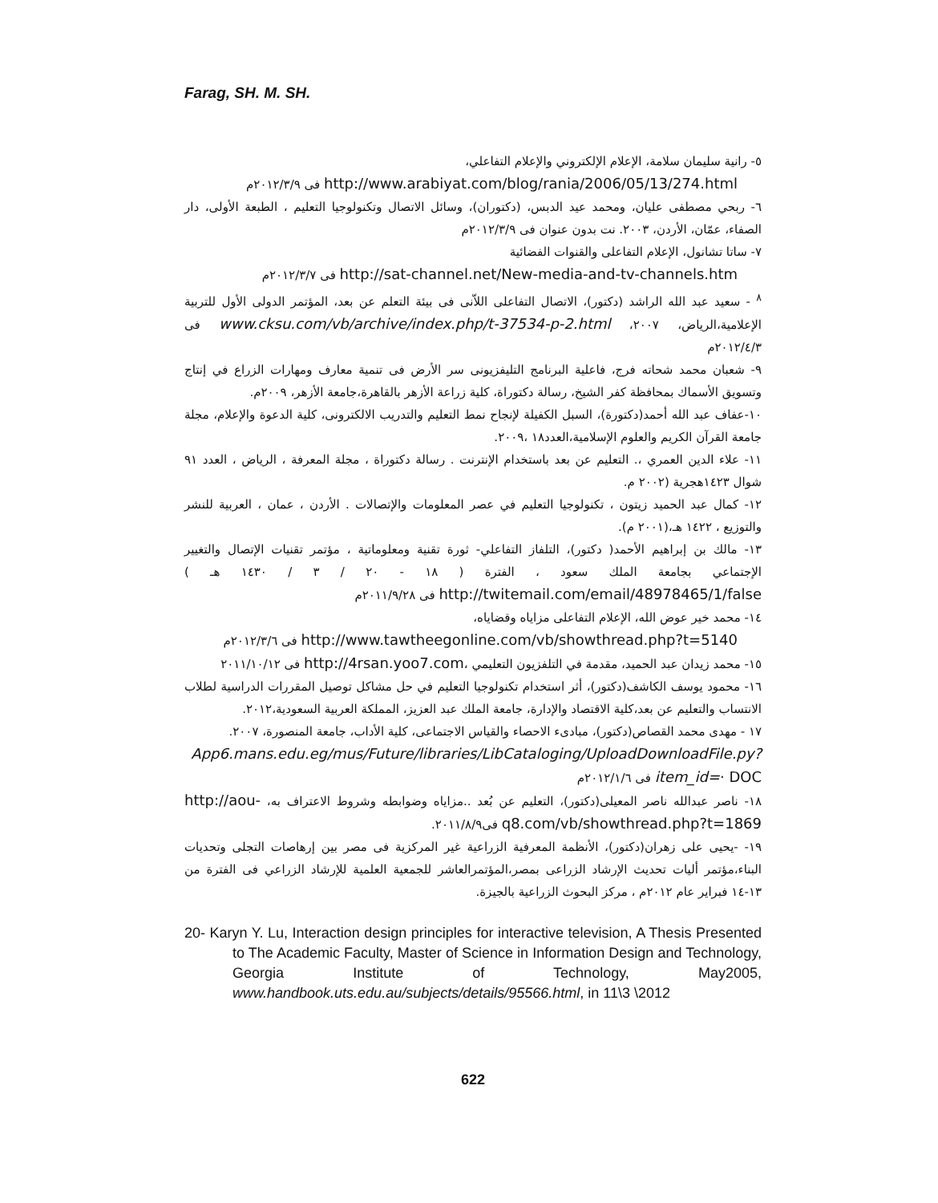Farag, SH. M. SH.
٥- رانية سليمان سلامة، الإعلام الإلكتروني والإعلام التفاعلي،
http://www.arabiyat.com/blog/rania/2006/05/13/274.html فى ٢٠١٢/٣/٩م
٦- ربحي مصطفى عليان، ومحمد عيد الدبس، (دكتوران)، وسائل الاتصال وتكنولوجيا التعليم ، الطبعة الأولى، دار الصفاء، عمّان، الأردن، ٢٠٠٣. نت بدون عنوان فى ٢٠١٢/٣/٩م
٧- ساتا تشانول، الإعلام التفاعلى والقنوات الفضائية
http://sat-channel.net/New-media-and-tv-channels.htm فى ٢٠١٢/٣/٧م
<sup>٨</sup> - سعيد عبد الله الراشد (دكتور)، الاتصال التفاعلى اللاّنى فى بيئة التعلم عن بعد، المؤتمر الدولى الأول للتربية الإعلامية،الرياض، ٢٠٠٧، www.cksu.com/vb/archive/index.php/t-37534-p-2.html فى ٢٠١٢/٤/٣م
٩- شعبان محمد شحاته فرج، فاعلية البرنامج التليفزيونى سر الأرض فى تنمية معارف ومهارات الزراع في إنتاج وتسويق الأسماك بمحافظة كفر الشيخ، رسالة دكتوراة، كلية زراعة الأزهر بالقاهرة،جامعة الأزهر، ٢٠٠٩م.
١٠-عفاف عبد الله أحمد(دكتورة)، السبل الكفيلة لإنجاح نمط التعليم والتدريب الالكترونى، كلية الدعوة والإعلام، مجلة جامعة القرآن الكريم والعلوم الإسلامية،العدد١٨ ،٢٠٠٩.
١١- علاء الدين العمري ،. التعليم عن بعد باستخدام الإنترنت . رسالة دكتوراة ، مجلة المعرفة ، الرياض ، العدد ٩١ شوال ١٤٢٣هجرية (٢٠٠٢ م.
١٢- كمال عبد الحميد زيتون ، تكنولوجيا التعليم في عصر المعلومات والإتصالات . الأردن ، عمان ، العربية للنشر والتوزيع ، ١٤٢٢ هـ،(٢٠٠١ م).
١٣- مالك بن إبراهيم الأحمد( دكتور)، التلفاز التفاعلي- ثورة تقنية ومعلوماتية ، مؤتمر تقنيات الإتصال والتغيير الإجتماعي بجامعة الملك سعود ، الفترة ( ١٨ - ٢٠ / ٣ / ١٤٣٠ هـ ) http://twitemail.com/email/48978465/1/false فى ٢٠١١/٩/٢٨م
١٤- محمد خير عوض الله، الإعلام التفاعلى مزاياه وقضاياه،
http://www.tawtheegonline.com/vb/showthread.php?t=5140 فى ٢٠١٢/٣/٦م
١٥- محمد زيدان عبد الحميد، مقدمة في التلفزيون التعليمي ،http://4rsan.yoo7.com فى ٢٠١١/١٠/١٢
١٦- محمود يوسف الكاشف(دكتور)، أثر استخدام تكنولوجيا التعليم في حل مشاكل توصيل المقررات الدراسية لطلاب الانتساب والتعليم عن بعد،كلية الاقتصاد والإدارة، جامعة الملك عبد العزيز، المملكة العربية السعودية،٢٠١٢.
١٧ - مهدى محمد القصاص(دكتور)، مبادىء الاحصاء والقياس الاجتماعى، كلية الأداب، جامعة المنصورة، ٢٠٠٧.
App6.mans.edu.eg/mus/Future/libraries/LibCataloging/UploadDownloadFile.py?item_id=· DOC فى ٢٠١٢/١/٦م
١٨- ناصر عبدالله ناصر المعيلى(دكتور)، التعليم عن بُعد ..مزاياه وضوابطه وشروط الاعتراف به، http://aou-q8.com/vb/showthread.php?t=1869 فى٢٠١١/٨/٩.
١٩- -يحيى على زهران(دكتور)، الأنظمة المعرفية الزراعية غير المركزية فى مصر بين إرهاصات التجلى وتحديات البناء،مؤتمر أليات تحديث الإرشاد الزراعى بمصر،المؤتمرالعاشر للجمعية العلمية للإرشاد الزراعي فى الفترة من ١٣-١٤ فبراير عام ٢٠١٢م ، مركز البحوث الزراعية بالجيزة.
20- Karyn Y. Lu, Interaction design principles for interactive television, A Thesis Presented to The Academic Faculty, Master of Science in Information Design and Technology, Georgia Institute of Technology, May2005, www.handbook.uts.edu.au/subjects/details/95566.html, in 11\3 \2012
622